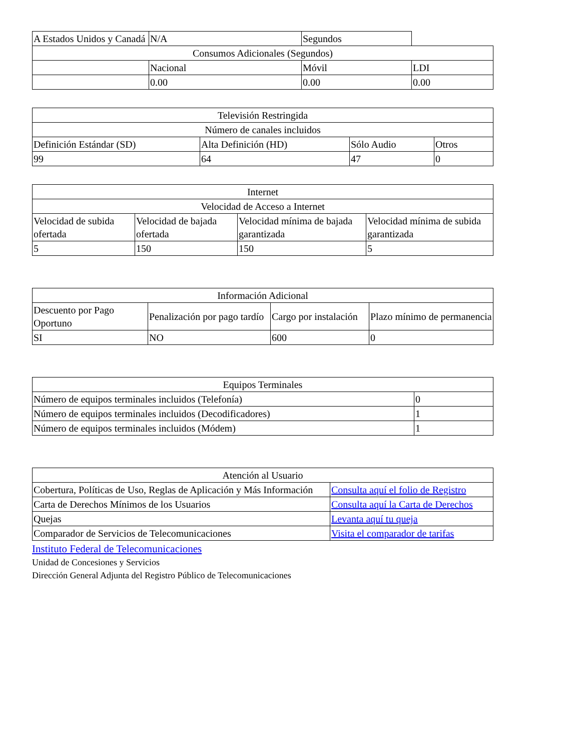| A Estados Unidos y Canadá | N/A | Segundos | |
| Consumos Adicionales (Segundos) | | | |
| | Nacional | Móvil | LDI |
| | 0.00 | 0.00 | 0.00 |
| Televisión Restringida | | | |
| --- | --- | --- | --- |
| Número de canales incluidos | | | |
| Definición Estándar (SD) | Alta Definición (HD) | Sólo Audio | Otros |
| 99 | 64 | 47 | 0 |
| Internet | | | |
| --- | --- | --- | --- |
| Velocidad de Acceso a Internet | | | |
| Velocidad de subida ofertada | Velocidad de bajada ofertada | Velocidad mínima de bajada garantizada | Velocidad mínima de subida garantizada |
| 5 | 150 | 150 | 5 |
| Información Adicional | | | |
| --- | --- | --- | --- |
| Descuento por Pago Oportuno | Penalización por pago tardío | Cargo por instalación | Plazo mínimo de permanencia |
| SI | NO | 600 | 0 |
| Equipos Terminales | |
| --- | --- |
| Número de equipos terminales incluidos (Telefonía) | 0 |
| Número de equipos terminales incluidos (Decodificadores) | 1 |
| Número de equipos terminales incluidos (Módem) | 1 |
| Atención al Usuario | |
| --- | --- |
| Cobertura, Políticas de Uso, Reglas de Aplicación y Más Información | Consulta aquí el folio de Registro |
| Carta de Derechos Mínimos de los Usuarios | Consulta aquí la Carta de Derechos |
| Quejas | Levanta aquí tu queja |
| Comparador de Servicios de Telecomunicaciones | Visita el comparador de tarifas |
Instituto Federal de Telecomunicaciones
Unidad de Concesiones y Servicios
Dirección General Adjunta del Registro Público de Telecomunicaciones